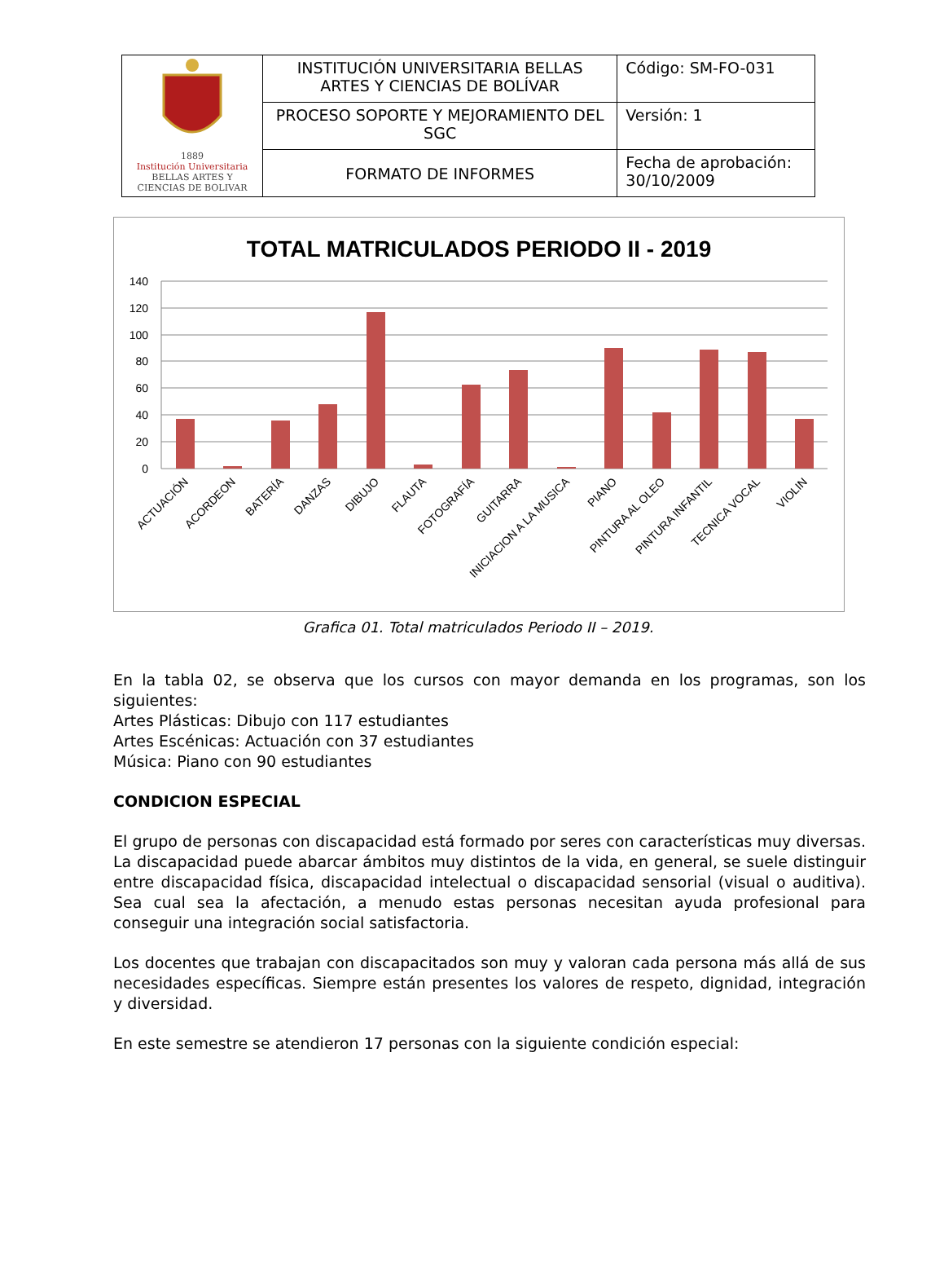| 1889 Institución Universitaria BELLAS ARTES Y CIENCIAS DE BOLIVAR | INSTITUCIÓN UNIVERSITARIA BELLAS ARTES Y CIENCIAS DE BOLÍVAR | Código: SM-FO-031 |
| | PROCESO SOPORTE Y MEJORAMIENTO DEL SGC | Versión: 1 |
| | FORMATO DE INFORMES | Fecha de aprobación: 30/10/2009 |
TOTAL MATRICULADOS PERIODO II - 2019
140
120
100
80
60
40
20
0
ACTUACIÓN
ACORDEON
BATERÍA
DANZAS
DIBUJO
FLAUTA
FOTOGRAFÍA
GUITARRA
INICIACION A LA MUSICA
PIANO
PINTURA AL OLEO
PINTURA INFANTIL
TECNICA VOCAL
VIOLIN
Grafica 01. Total matriculados Periodo II – 2019.
En la tabla 02, se observa que los cursos con mayor demanda en los programas, son los siguientes:
Artes Plásticas: Dibujo con 117 estudiantes
Artes Escénicas: Actuación con 37 estudiantes
Música: Piano con 90 estudiantes
CONDICION ESPECIAL
El grupo de personas con discapacidad está formado por seres con características muy diversas. La discapacidad puede abarcar ámbitos muy distintos de la vida, en general, se suele distinguir entre discapacidad física, discapacidad intelectual o discapacidad sensorial (visual o auditiva). Sea cual sea la afectación, a menudo estas personas necesitan ayuda profesional para conseguir una integración social satisfactoria.
Los docentes que trabajan con discapacitados son muy y valoran cada persona más allá de sus necesidades específicas. Siempre están presentes los valores de respeto, dignidad, integración y diversidad.
En este semestre se atendieron 17 personas con la siguiente condición especial: